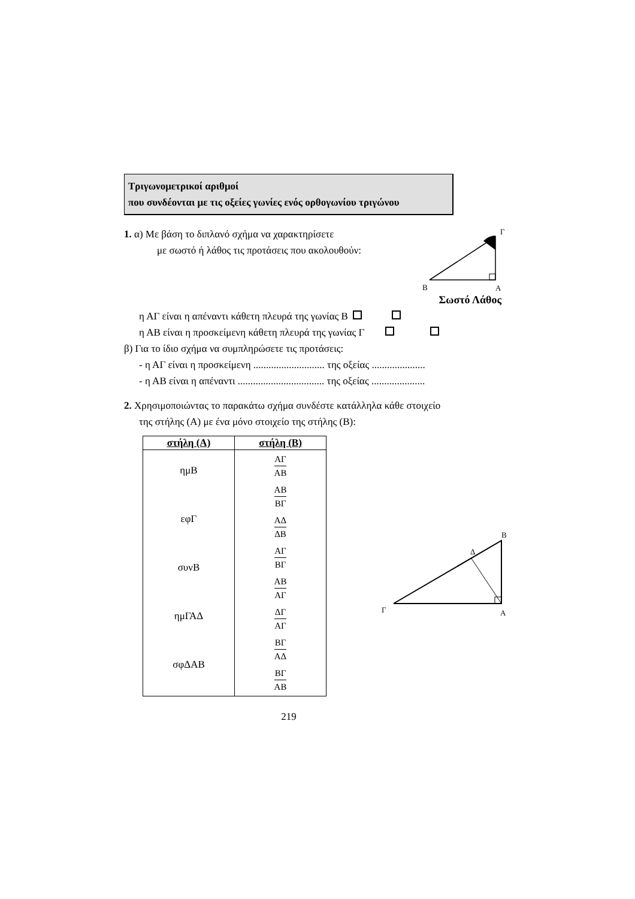Τριγωνομετρικοί αριθμοί
που συνδέονται με τις οξείες γωνίες ενός ορθογωνίου τριγώνου
1. α) Με βάση το διπλανό σχήμα να χαρακτηρίσετε
με σωστό ή λάθος τις προτάσεις που ακολουθούν:
Γ
Β
Α
Σωστό Λάθος
η ΑΓ είναι η απέναντι κάθετη πλευρά της γωνίας Β
η ΑΒ είναι η προσκείμενη κάθετη πλευρά της γωνίας Γ
β) Για το ίδιο σχήμα να συμπληρώσετε τις προτάσεις:
- η ΑΓ είναι η προσκείμενη ............................ της οξείας .....................
- η ΑΒ είναι η απέναντι .................................. της οξείας .....................
2. Χρησιμοποιώντας το παρακάτω σχήμα συνδέστε κατάλληλα κάθε στοιχείο
της στήλης (Α) με ένα μόνο στοιχείο της στήλης (Β):
| στήλη (Α) | στήλη (Β) |
| --- | --- |
| ημΒ εφΓ συνΒ ημΓΑΔ σφΔΑΒ | ΑΓ ΑΒ ΑΒ ΒΓ ΑΔ ΔΒ ΑΓ ΒΓ ΑΒ ΑΓ ΔΓ ΑΓ ΒΓ ΑΔ ΒΓ ΑΒ |
Β
Δ
Γ
Α
219